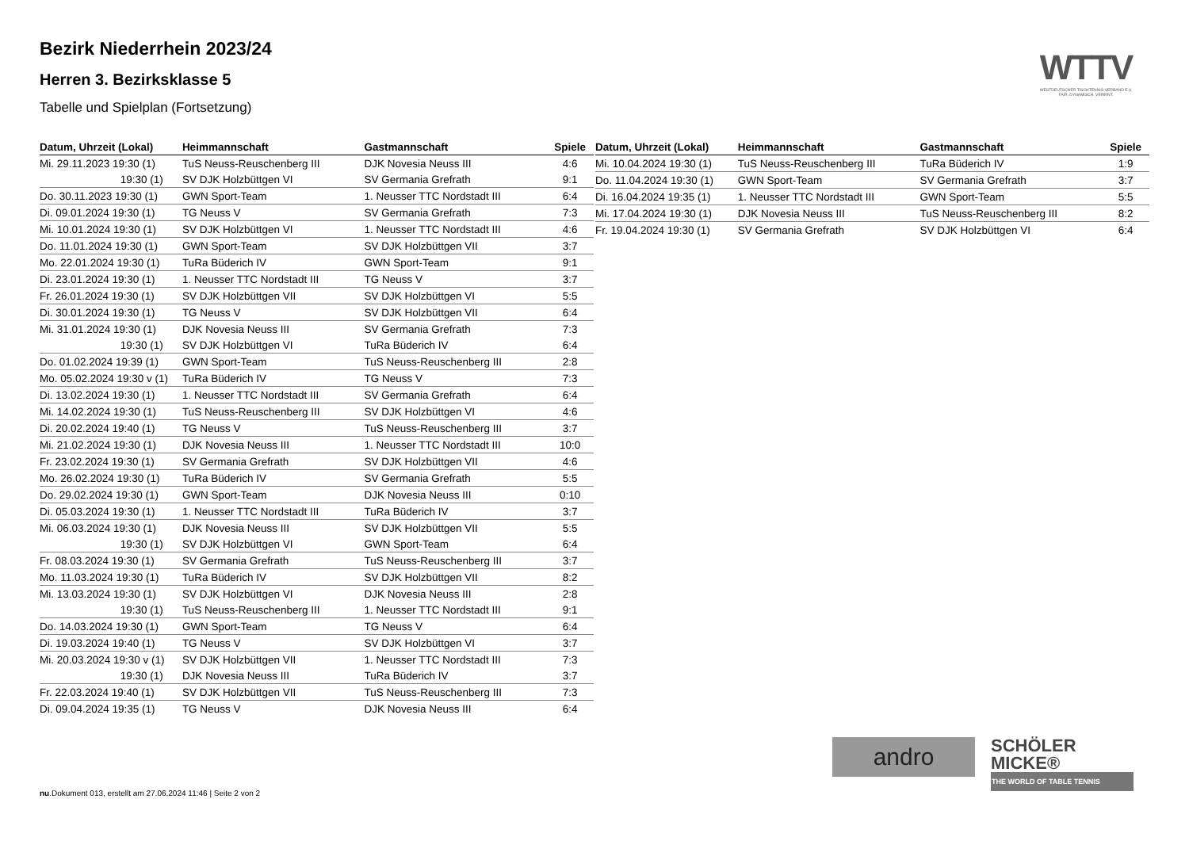Bezirk Niederrhein 2023/24
Herren 3. Bezirksklasse 5
Tabelle und Spielplan (Fortsetzung)
WTTV
WESTDEUTSCHER TISCHTENNIS-VERBAND E.V.
FAIR. DYNAMISCH. VEREINT.
| Datum, Uhrzeit (Lokal) | Heimmannschaft | Gastmannschaft | Spiele |
| --- | --- | --- | --- |
| Mi. 29.11.2023 19:30 (1) | TuS Neuss-Reuschenberg III | DJK Novesia Neuss III | 4:6 |
| 19:30 (1) | SV DJK Holzbüttgen VI | SV Germania Grefrath | 9:1 |
| Do. 30.11.2023 19:30 (1) | GWN Sport-Team | 1. Neusser TTC Nordstadt III | 6:4 |
| Di. 09.01.2024 19:30 (1) | TG Neuss V | SV Germania Grefrath | 7:3 |
| Mi. 10.01.2024 19:30 (1) | SV DJK Holzbüttgen VI | 1. Neusser TTC Nordstadt III | 4:6 |
| Do. 11.01.2024 19:30 (1) | GWN Sport-Team | SV DJK Holzbüttgen VII | 3:7 |
| Mo. 22.01.2024 19:30 (1) | TuRa Büderich IV | GWN Sport-Team | 9:1 |
| Di. 23.01.2024 19:30 (1) | 1. Neusser TTC Nordstadt III | TG Neuss V | 3:7 |
| Fr. 26.01.2024 19:30 (1) | SV DJK Holzbüttgen VII | SV DJK Holzbüttgen VI | 5:5 |
| Di. 30.01.2024 19:30 (1) | TG Neuss V | SV DJK Holzbüttgen VII | 6:4 |
| Mi. 31.01.2024 19:30 (1) | DJK Novesia Neuss III | SV Germania Grefrath | 7:3 |
| 19:30 (1) | SV DJK Holzbüttgen VI | TuRa Büderich IV | 6:4 |
| Do. 01.02.2024 19:39 (1) | GWN Sport-Team | TuS Neuss-Reuschenberg III | 2:8 |
| Mo. 05.02.2024 19:30 v (1) | TuRa Büderich IV | TG Neuss V | 7:3 |
| Di. 13.02.2024 19:30 (1) | 1. Neusser TTC Nordstadt III | SV Germania Grefrath | 6:4 |
| Mi. 14.02.2024 19:30 (1) | TuS Neuss-Reuschenberg III | SV DJK Holzbüttgen VI | 4:6 |
| Di. 20.02.2024 19:40 (1) | TG Neuss V | TuS Neuss-Reuschenberg III | 3:7 |
| Mi. 21.02.2024 19:30 (1) | DJK Novesia Neuss III | 1. Neusser TTC Nordstadt III | 10:0 |
| Fr. 23.02.2024 19:30 (1) | SV Germania Grefrath | SV DJK Holzbüttgen VII | 4:6 |
| Mo. 26.02.2024 19:30 (1) | TuRa Büderich IV | SV Germania Grefrath | 5:5 |
| Do. 29.02.2024 19:30 (1) | GWN Sport-Team | DJK Novesia Neuss III | 0:10 |
| Di. 05.03.2024 19:30 (1) | 1. Neusser TTC Nordstadt III | TuRa Büderich IV | 3:7 |
| Mi. 06.03.2024 19:30 (1) | DJK Novesia Neuss III | SV DJK Holzbüttgen VII | 5:5 |
| 19:30 (1) | SV DJK Holzbüttgen VI | GWN Sport-Team | 6:4 |
| Fr. 08.03.2024 19:30 (1) | SV Germania Grefrath | TuS Neuss-Reuschenberg III | 3:7 |
| Mo. 11.03.2024 19:30 (1) | TuRa Büderich IV | SV DJK Holzbüttgen VII | 8:2 |
| Mi. 13.03.2024 19:30 (1) | SV DJK Holzbüttgen VI | DJK Novesia Neuss III | 2:8 |
| 19:30 (1) | TuS Neuss-Reuschenberg III | 1. Neusser TTC Nordstadt III | 9:1 |
| Do. 14.03.2024 19:30 (1) | GWN Sport-Team | TG Neuss V | 6:4 |
| Di. 19.03.2024 19:40 (1) | TG Neuss V | SV DJK Holzbüttgen VI | 3:7 |
| Mi. 20.03.2024 19:30 v (1) | SV DJK Holzbüttgen VII | 1. Neusser TTC Nordstadt III | 7:3 |
| 19:30 (1) | DJK Novesia Neuss III | TuRa Büderich IV | 3:7 |
| Fr. 22.03.2024 19:40 (1) | SV DJK Holzbüttgen VII | TuS Neuss-Reuschenberg III | 7:3 |
| Di. 09.04.2024 19:35 (1) | TG Neuss V | DJK Novesia Neuss III | 6:4 |
| Datum, Uhrzeit (Lokal) | Heimmannschaft | Gastmannschaft | Spiele |
| --- | --- | --- | --- |
| Mi. 10.04.2024 19:30 (1) | TuS Neuss-Reuschenberg III | TuRa Büderich IV | 1:9 |
| Do. 11.04.2024 19:30 (1) | GWN Sport-Team | SV Germania Grefrath | 3:7 |
| Di. 16.04.2024 19:35 (1) | 1. Neusser TTC Nordstadt III | GWN Sport-Team | 5:5 |
| Mi. 17.04.2024 19:30 (1) | DJK Novesia Neuss III | TuS Neuss-Reuschenberg III | 8:2 |
| Fr. 19.04.2024 19:30 (1) | SV Germania Grefrath | SV DJK Holzbüttgen VI | 6:4 |
andro
SCHÖLER
MICKE®
THE WORLD OF TABLE TENNIS
nu.Dokument 013, erstellt am 27.06.2024 11:46 | Seite 2 von 2